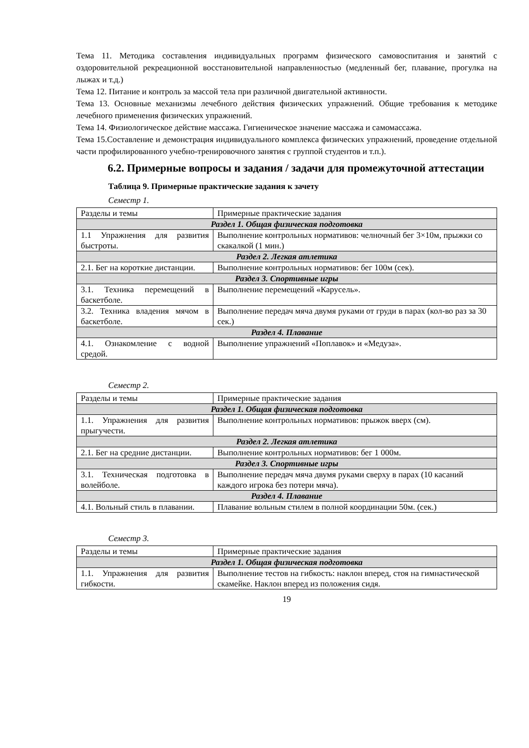Тема 11. Методика составления индивидуальных программ физического самовоспитания и занятий с оздоровительной рекреационной восстановительной направленностью (медленный бег, плавание, прогулка на лыжах и т.д.)
Тема 12. Питание и контроль за массой тела при различной двигательной активности.
Тема 13. Основные механизмы лечебного действия физических упражнений. Общие требования к методике лечебного применения физических упражнений.
Тема 14. Физиологическое действие массажа. Гигиеническое значение массажа и самомассажа.
Тема 15.Составление и демонстрация индивидуального комплекса физических упражнений, проведение отдельной части профилированного учебно-тренировочного занятия с группой студентов и т.п.).
6.2. Примерные вопросы и задания / задачи для промежуточной аттестации
Таблица 9. Примерные практические задания к зачету
Семестр 1.
| Разделы и темы | Примерные практические задания |
| Раздел 1. Общая физическая подготовка | |
| 1.1 Упражнения для развития быстроты. | Выполнение контрольных нормативов: челночный бег 3×10м, прыжки со скакалкой (1 мин.) |
| Раздел 2. Легкая атлетика | |
| 2.1. Бег на короткие дистанции. | Выполнение контрольных нормативов: бег 100м (сек). |
| Раздел 3. Спортивные игры | |
| 3.1. Техника перемещений в баскетболе. | Выполнение перемещений «Карусель». |
| 3.2. Техника владения мячом в баскетболе. | Выполнение передач мяча двумя руками от груди в парах (кол-во раз за 30 сек.) |
| Раздел 4. Плавание | |
| 4.1. Ознакомление с водной средой. | Выполнение упражнений «Поплавок» и «Медуза». |
Семестр 2.
| Разделы и темы | Примерные практические задания |
| Раздел 1. Общая физическая подготовка | |
| 1.1. Упражнения для развития прыгучести. | Выполнение контрольных нормативов: прыжок вверх (см). |
| Раздел 2. Легкая атлетика | |
| 2.1. Бег на средние дистанции. | Выполнение контрольных нормативов: бег 1 000м. |
| Раздел 3. Спортивные игры | |
| 3.1. Техническая подготовка в волейболе. | Выполнение передач мяча двумя руками сверху в парах (10 касаний каждого игрока без потери мяча). |
| Раздел 4. Плавание | |
| 4.1. Вольный стиль в плавании. | Плавание вольным стилем в полной координации 50м. (сек.) |
Семестр 3.
| Разделы и темы | Примерные практические задания |
| Раздел 1. Общая физическая подготовка | |
| 1.1. Упражнения для развития гибкости. | Выполнение тестов на гибкость: наклон вперед, стоя на гимнастической скамейке. Наклон вперед из положения сидя. |
19